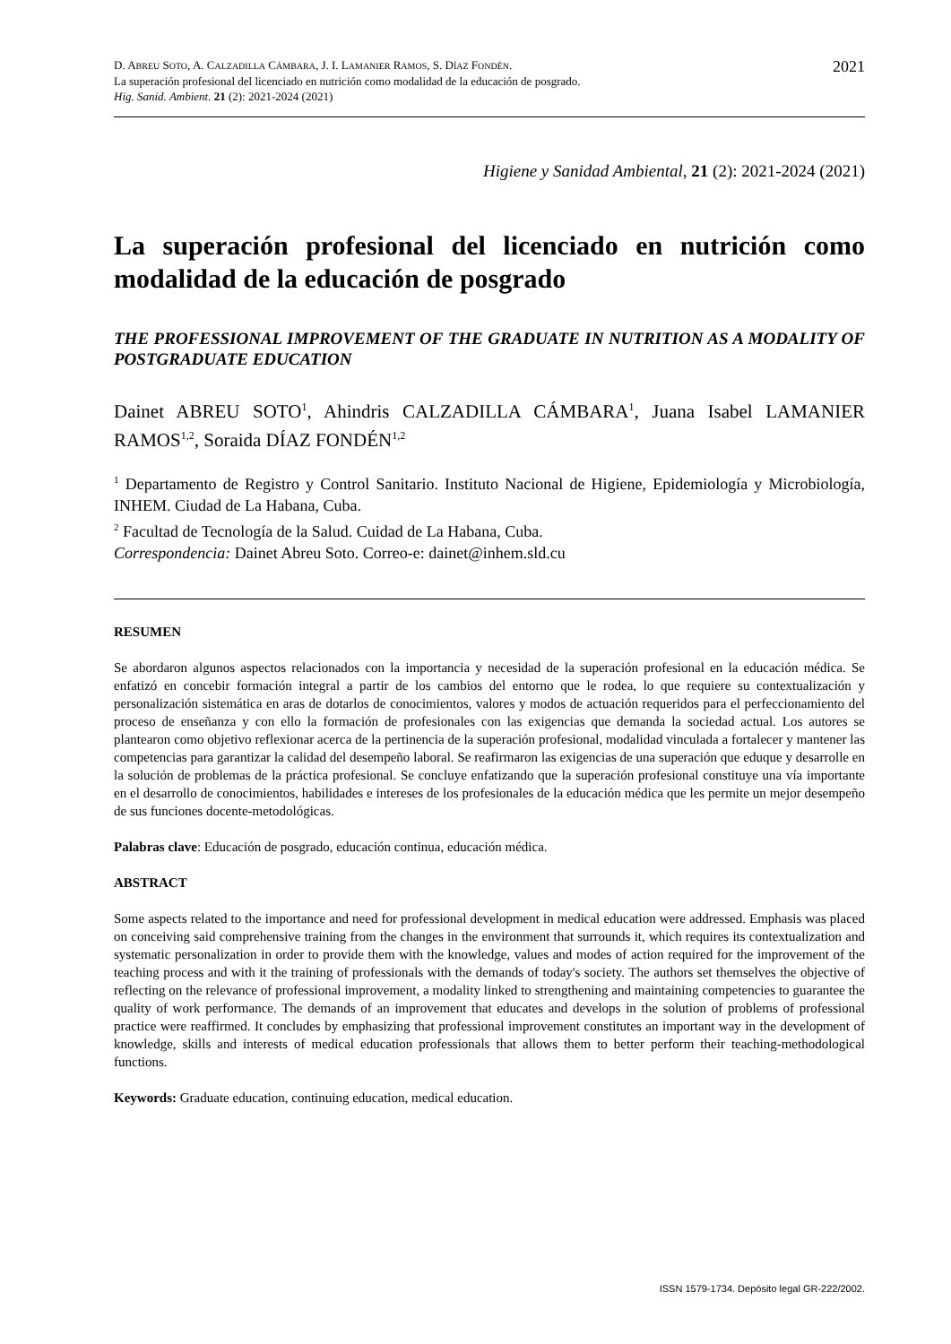2021
D. ABREU SOTO, A. CALZADILLA CÁMBARA, J. I. LAMANIER RAMOS, S. DÍAZ FONDÉN.
La superación profesional del licenciado en nutrición como modalidad de la educación de posgrado.
Hig. Sanid. Ambient. 21 (2): 2021-2024 (2021)
Higiene y Sanidad Ambiental, 21 (2): 2021-2024 (2021)
La superación profesional del licenciado en nutrición como modalidad de la educación de posgrado
THE PROFESSIONAL IMPROVEMENT OF THE GRADUATE IN NUTRITION AS A MODALITY OF POSTGRADUATE EDUCATION
Dainet ABREU SOTO<sup>1</sup>, Ahindris CALZADILLA CÁMBARA<sup>1</sup>, Juana Isabel LAMANIER RAMOS<sup>1,2</sup>, Soraida DÍAZ FONDÉN<sup>1,2</sup>
<sup>1</sup> Departamento de Registro y Control Sanitario. Instituto Nacional de Higiene, Epidemiología y Microbiología, INHEM. Ciudad de La Habana, Cuba.
<sup>2</sup> Facultad de Tecnología de la Salud. Cuidad de La Habana, Cuba.
Correspondencia: Dainet Abreu Soto. Correo-e: dainet@inhem.sld.cu
RESUMEN
Se abordaron algunos aspectos relacionados con la importancia y necesidad de la superación profesional en la educación médica. Se enfatizó en concebir formación integral a partir de los cambios del entorno que le rodea, lo que requiere su contextualización y personalización sistemática en aras de dotarlos de conocimientos, valores y modos de actuación requeridos para el perfeccionamiento del proceso de enseñanza y con ello la formación de profesionales con las exigencias que demanda la sociedad actual. Los autores se plantearon como objetivo reflexionar acerca de la pertinencia de la superación profesional, modalidad vinculada a fortalecer y mantener las competencias para garantizar la calidad del desempeño laboral. Se reafirmaron las exigencias de una superación que eduque y desarrolle en la solución de problemas de la práctica profesional. Se concluye enfatizando que la superación profesional constituye una vía importante en el desarrollo de conocimientos, habilidades e intereses de los profesionales de la educación médica que les permite un mejor desempeño de sus funciones docente-metodológicas.
Palabras clave: Educación de posgrado, educación continua, educación médica.
ABSTRACT
Some aspects related to the importance and need for professional development in medical education were addressed. Emphasis was placed on conceiving said comprehensive training from the changes in the environment that surrounds it, which requires its contextualization and systematic personalization in order to provide them with the knowledge, values and modes of action required for the improvement of the teaching process and with it the training of professionals with the demands of today's society. The authors set themselves the objective of reflecting on the relevance of professional improvement, a modality linked to strengthening and maintaining competencies to guarantee the quality of work performance. The demands of an improvement that educates and develops in the solution of problems of professional practice were reaffirmed. It concludes by emphasizing that professional improvement constitutes an important way in the development of knowledge, skills and interests of medical education professionals that allows them to better perform their teaching-methodological functions.
Keywords: Graduate education, continuing education, medical education.
ISSN 1579-1734. Depósito legal GR-222/2002.